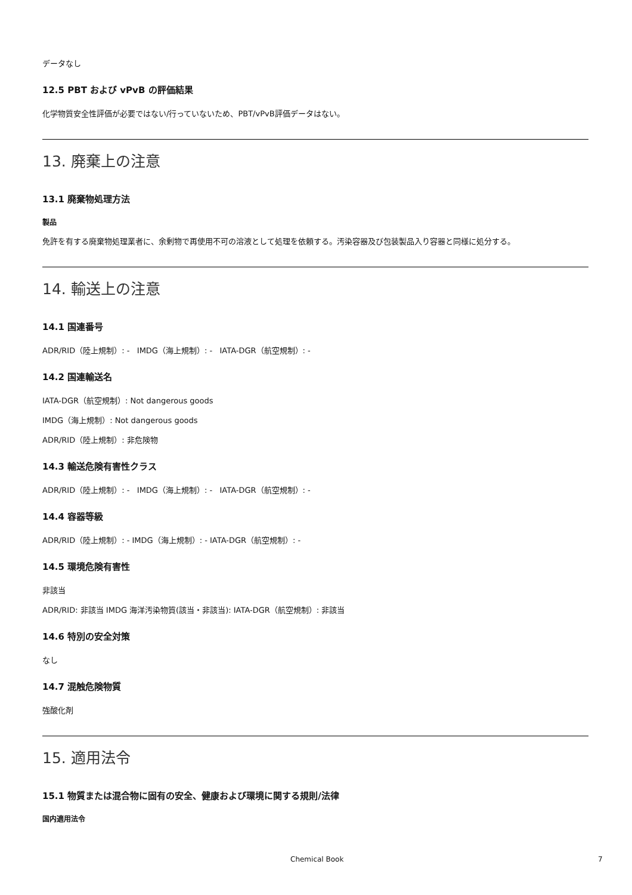データなし
12.5 PBT および vPvB の評価結果
化学物質安全性評価が必要ではない/行っていないため、PBT/vPvB評価データはない。
13. 廃棄上の注意
13.1 廃棄物処理方法
製品
免許を有する廃棄物処理業者に、余剰物で再使用不可の溶液として処理を依頼する。汚染容器及び包装製品入り容器と同様に処分する。
14. 輸送上の注意
14.1 国連番号
ADR/RID（陸上規制）: - IMDG（海上規制）: - IATA-DGR（航空規制）: -
14.2 国連輸送名
IATA-DGR（航空規制）: Not dangerous goods
IMDG（海上規制）: Not dangerous goods
ADR/RID（陸上規制）: 非危険物
14.3 輸送危険有害性クラス
ADR/RID（陸上規制）: - IMDG（海上規制）: - IATA-DGR（航空規制）: -
14.4 容器等級
ADR/RID（陸上規制）: - IMDG（海上規制）: - IATA-DGR（航空規制）: -
14.5 環境危険有害性
非該当
ADR/RID: 非該当 IMDG 海洋汚染物質(該当・非該当): IATA-DGR（航空規制）: 非該当
14.6 特別の安全対策
なし
14.7 混触危険物質
強酸化剤
15. 適用法令
15.1 物質または混合物に固有の安全、健康および環境に関する規則/法律
国内適用法令
Chemical Book 7